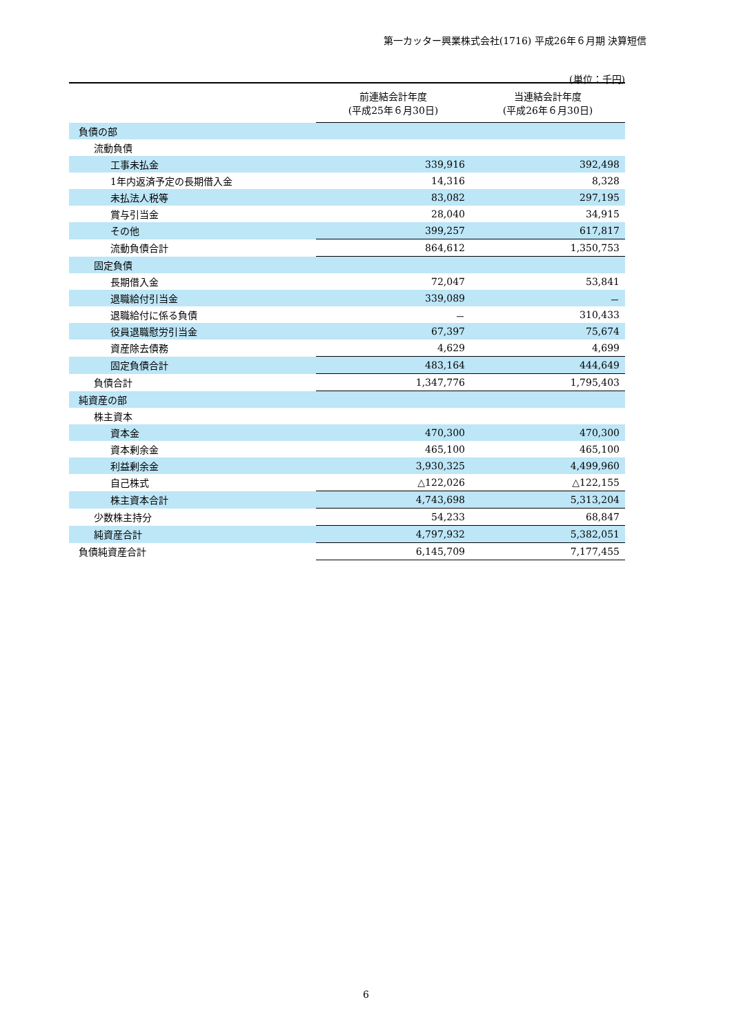第一カッター興業株式会社(1716) 平成26年６月期 決算短信
(単位：千円)
| | 前連結会計年度 (平成25年６月30日) | 当連結会計年度 (平成26年６月30日) |
| --- | --- | --- |
| 負債の部 | | |
| 流動負債 | | |
| 工事未払金 | 339,916 | 392,498 |
| 1年内返済予定の長期借入金 | 14,316 | 8,328 |
| 未払法人税等 | 83,082 | 297,195 |
| 賞与引当金 | 28,040 | 34,915 |
| その他 | 399,257 | 617,817 |
| 流動負債合計 | 864,612 | 1,350,753 |
| 固定負債 | | |
| 長期借入金 | 72,047 | 53,841 |
| 退職給付引当金 | 339,089 | － |
| 退職給付に係る負債 | － | 310,433 |
| 役員退職慰労引当金 | 67,397 | 75,674 |
| 資産除去債務 | 4,629 | 4,699 |
| 固定負債合計 | 483,164 | 444,649 |
| 負債合計 | 1,347,776 | 1,795,403 |
| 純資産の部 | | |
| 株主資本 | | |
| 資本金 | 470,300 | 470,300 |
| 資本剰余金 | 465,100 | 465,100 |
| 利益剰余金 | 3,930,325 | 4,499,960 |
| 自己株式 | △122,026 | △122,155 |
| 株主資本合計 | 4,743,698 | 5,313,204 |
| 少数株主持分 | 54,233 | 68,847 |
| 純資産合計 | 4,797,932 | 5,382,051 |
| 負債純資産合計 | 6,145,709 | 7,177,455 |
6